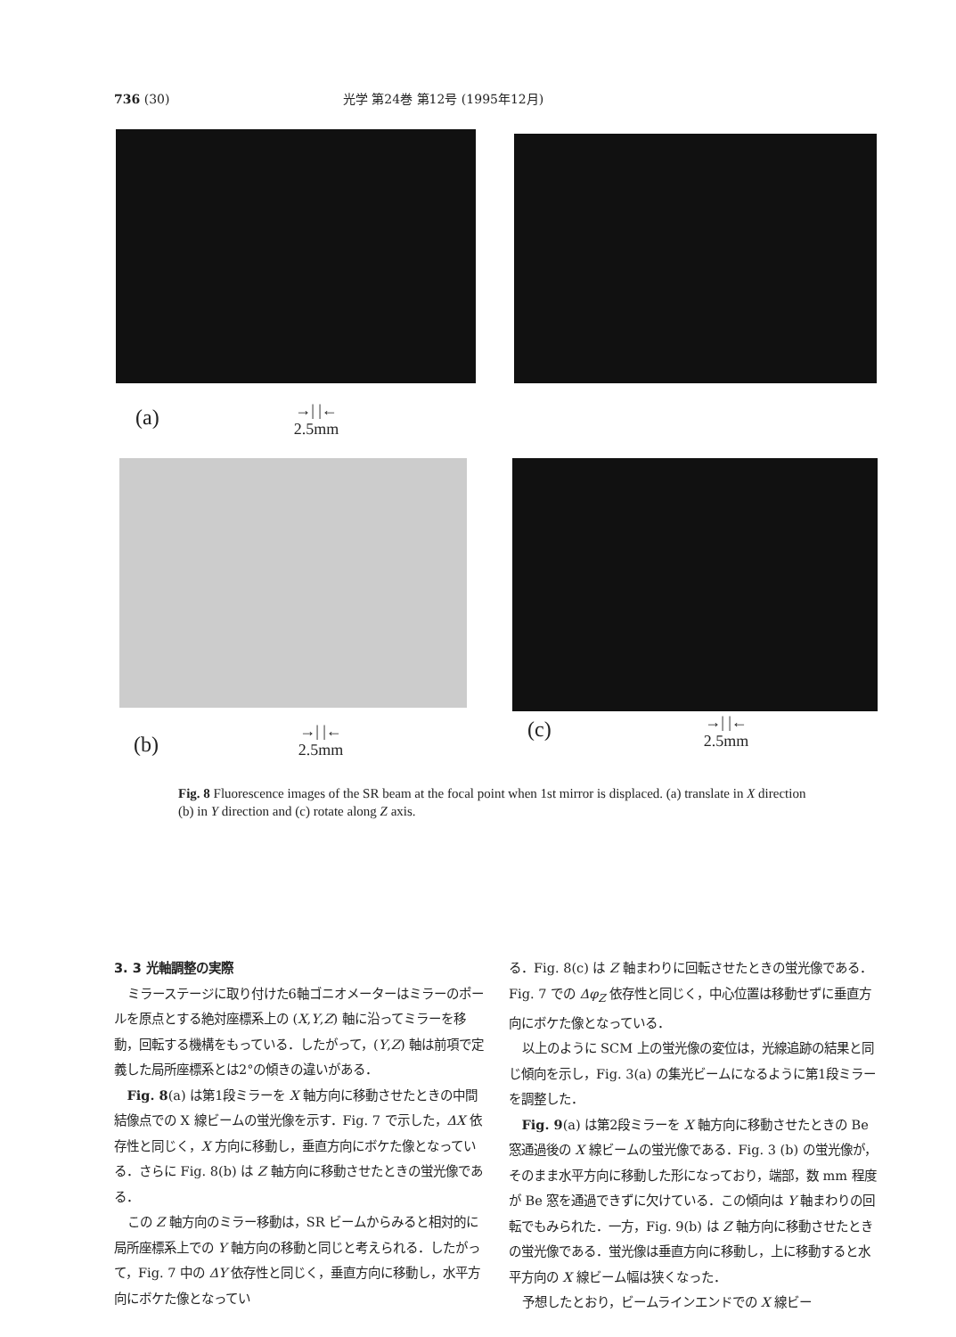736 (30) 光学 第24巻 第12号 (1995年12月)
(a)
→| |←
2.5mm
(b)
→| |←
2.5mm
(c)
→| |←
2.5mm
Fig. 8 Fluorescence images of the SR beam at the focal point when 1st mirror is displaced. (a) translate in X direction (b) in Y direction and (c) rotate along Z axis.
3. 3 光軸調整の実際
ミラーステージに取り付けた6軸ゴニオメーターはミラーのポールを原点とする絶対座標系上の (X,Y,Z) 軸に沿ってミラーを移動，回転する機構をもっている．したがって，(Y,Z) 軸は前項で定義した局所座標系とは2°の傾きの違いがある．
Fig. 8(a) は第1段ミラーを X 軸方向に移動させたときの中間結像点での X 線ビームの蛍光像を示す．Fig. 7 で示した，ΔX 依存性と同じく，X 方向に移動し，垂直方向にボケた像となっている．さらに Fig. 8(b) は Z 軸方向に移動させたときの蛍光像である．
この Z 軸方向のミラー移動は，SR ビームからみると相対的に局所座標系上での Y 軸方向の移動と同じと考えられる．したがって，Fig. 7 中の ΔY 依存性と同じく，垂直方向に移動し，水平方向にボケた像となってい
る．Fig. 8(c) は Z 軸まわりに回転させたときの蛍光像である．Fig. 7 での Δφ<sub>Z</sub> 依存性と同じく，中心位置は移動せずに垂直方向にボケた像となっている．
以上のように SCM 上の蛍光像の変位は，光線追跡の結果と同じ傾向を示し，Fig. 3(a) の集光ビームになるように第1段ミラーを調整した．
Fig. 9(a) は第2段ミラーを X 軸方向に移動させたときの Be 窓通過後の X 線ビームの蛍光像である．Fig. 3 (b) の蛍光像が，そのまま水平方向に移動した形になっており，端部，数 mm 程度が Be 窓を通過できずに欠けている．この傾向は Y 軸まわりの回転でもみられた．一方，Fig. 9(b) は Z 軸方向に移動させたときの蛍光像である．蛍光像は垂直方向に移動し，上に移動すると水平方向の X 線ビーム幅は狭くなった．
予想したとおり，ビームラインエンドでの X 線ビー